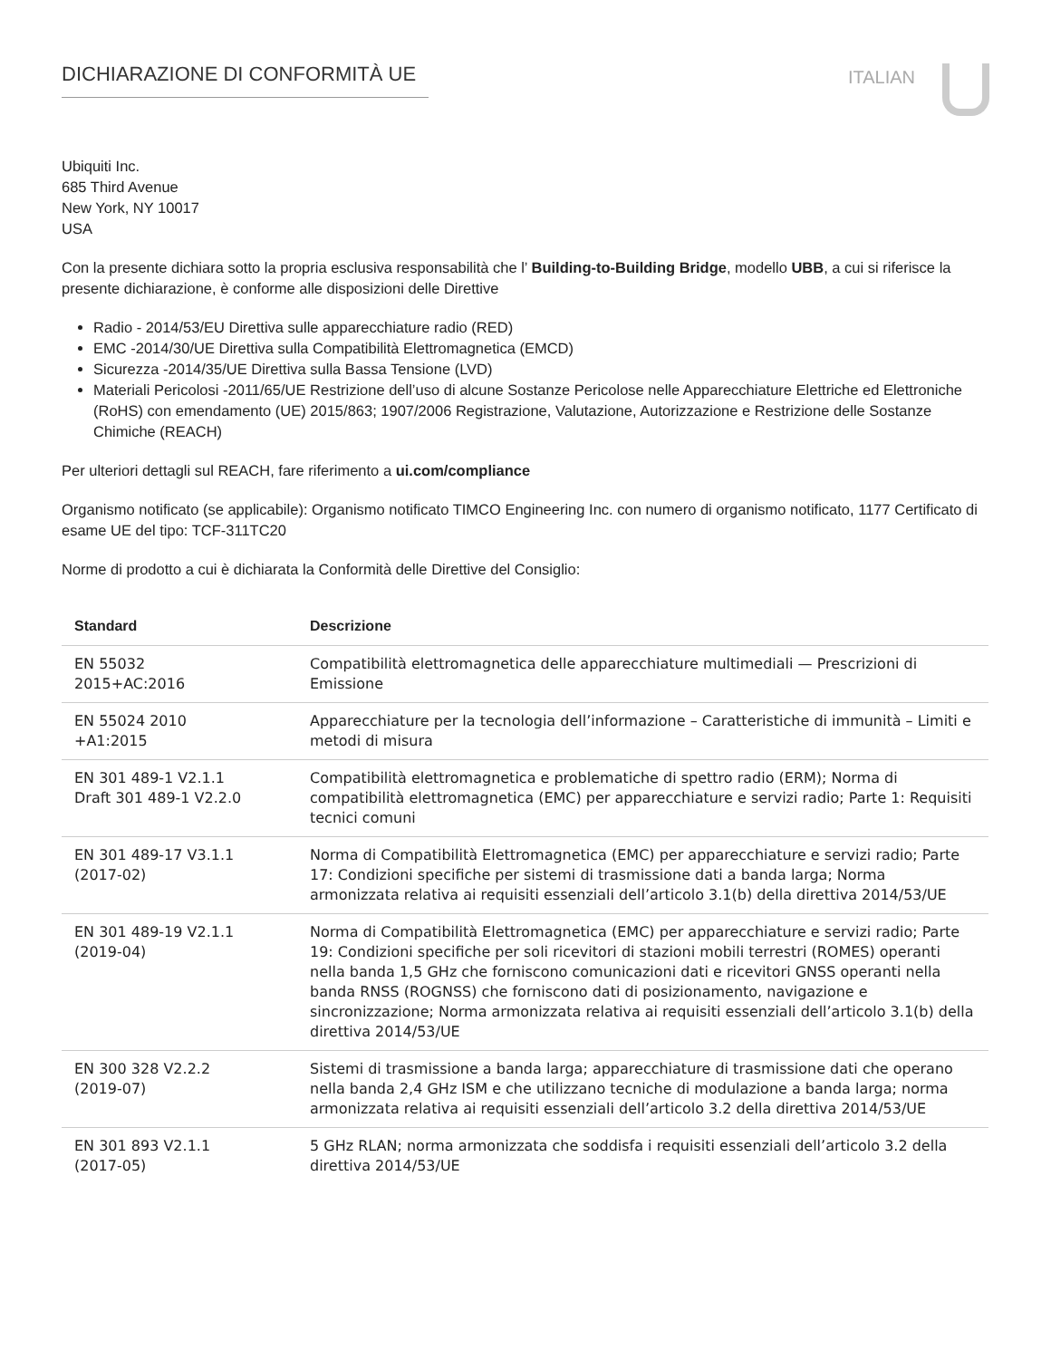DICHIARAZIONE DI CONFORMITÀ UE
ITALIAN
Ubiquiti Inc.
685 Third Avenue
New York, NY 10017
USA
Con la presente dichiara sotto la propria esclusiva responsabilità che l’ Building-to-Building Bridge, modello UBB, a cui si riferisce la presente dichiarazione, è conforme alle disposizioni delle Direttive
Radio - 2014/53/EU Direttiva sulle apparecchiature radio (RED)
EMC -2014/30/UE Direttiva sulla Compatibilità Elettromagnetica (EMCD)
Sicurezza -2014/35/UE Direttiva sulla Bassa Tensione (LVD)
Materiali Pericolosi -2011/65/UE Restrizione dell’uso di alcune Sostanze Pericolose nelle Apparecchiature Elettriche ed Elettroniche (RoHS) con emendamento (UE) 2015/863; 1907/2006 Registrazione, Valutazione, Autorizzazione e Restrizione delle Sostanze Chimiche (REACH)
Per ulteriori dettagli sul REACH, fare riferimento a ui.com/compliance
Organismo notificato (se applicabile): Organismo notificato TIMCO Engineering Inc. con numero di organismo notificato, 1177 Certificato di esame UE del tipo: TCF-311TC20
Norme di prodotto a cui è dichiarata la Conformità delle Direttive del Consiglio:
| Standard | Descrizione |
| --- | --- |
| EN 55032 2015+AC:2016 | Compatibilità elettromagnetica delle apparecchiature multimediali — Prescrizioni di Emissione |
| EN 55024 2010 +A1:2015 | Apparecchiature per la tecnologia dell’informazione – Caratteristiche di immunità – Limiti e metodi di misura |
| EN 301 489-1 V2.1.1 Draft 301 489-1 V2.2.0 | Compatibilità elettromagnetica e problematiche di spettro radio (ERM); Norma di compatibilità elettromagnetica (EMC) per apparecchiature e servizi radio; Parte 1: Requisiti tecnici comuni |
| EN 301 489-17 V3.1.1 (2017-02) | Norma di Compatibilità Elettromagnetica (EMC) per apparecchiature e servizi radio; Parte 17: Condizioni specifiche per sistemi di trasmissione dati a banda larga; Norma armonizzata relativa ai requisiti essenziali dell’articolo 3.1(b) della direttiva 2014/53/UE |
| EN 301 489-19 V2.1.1 (2019-04) | Norma di Compatibilità Elettromagnetica (EMC) per apparecchiature e servizi radio; Parte 19: Condizioni specifiche per soli ricevitori di stazioni mobili terrestri (ROMES) operanti nella banda 1,5 GHz che forniscono comunicazioni dati e ricevitori GNSS operanti nella banda RNSS (ROGNSS) che forniscono dati di posizionamento, navigazione e sincronizzazione; Norma armonizzata relativa ai requisiti essenziali dell’articolo 3.1(b) della direttiva 2014/53/UE |
| EN 300 328 V2.2.2 (2019-07) | Sistemi di trasmissione a banda larga; apparecchiature di trasmissione dati che operano nella banda 2,4 GHz ISM e che utilizzano tecniche di modulazione a banda larga; norma armonizzata relativa ai requisiti essenziali dell’articolo 3.2 della direttiva 2014/53/UE |
| EN 301 893 V2.1.1 (2017-05) | 5 GHz RLAN; norma armonizzata che soddisfa i requisiti essenziali dell’articolo 3.2 della direttiva 2014/53/UE |